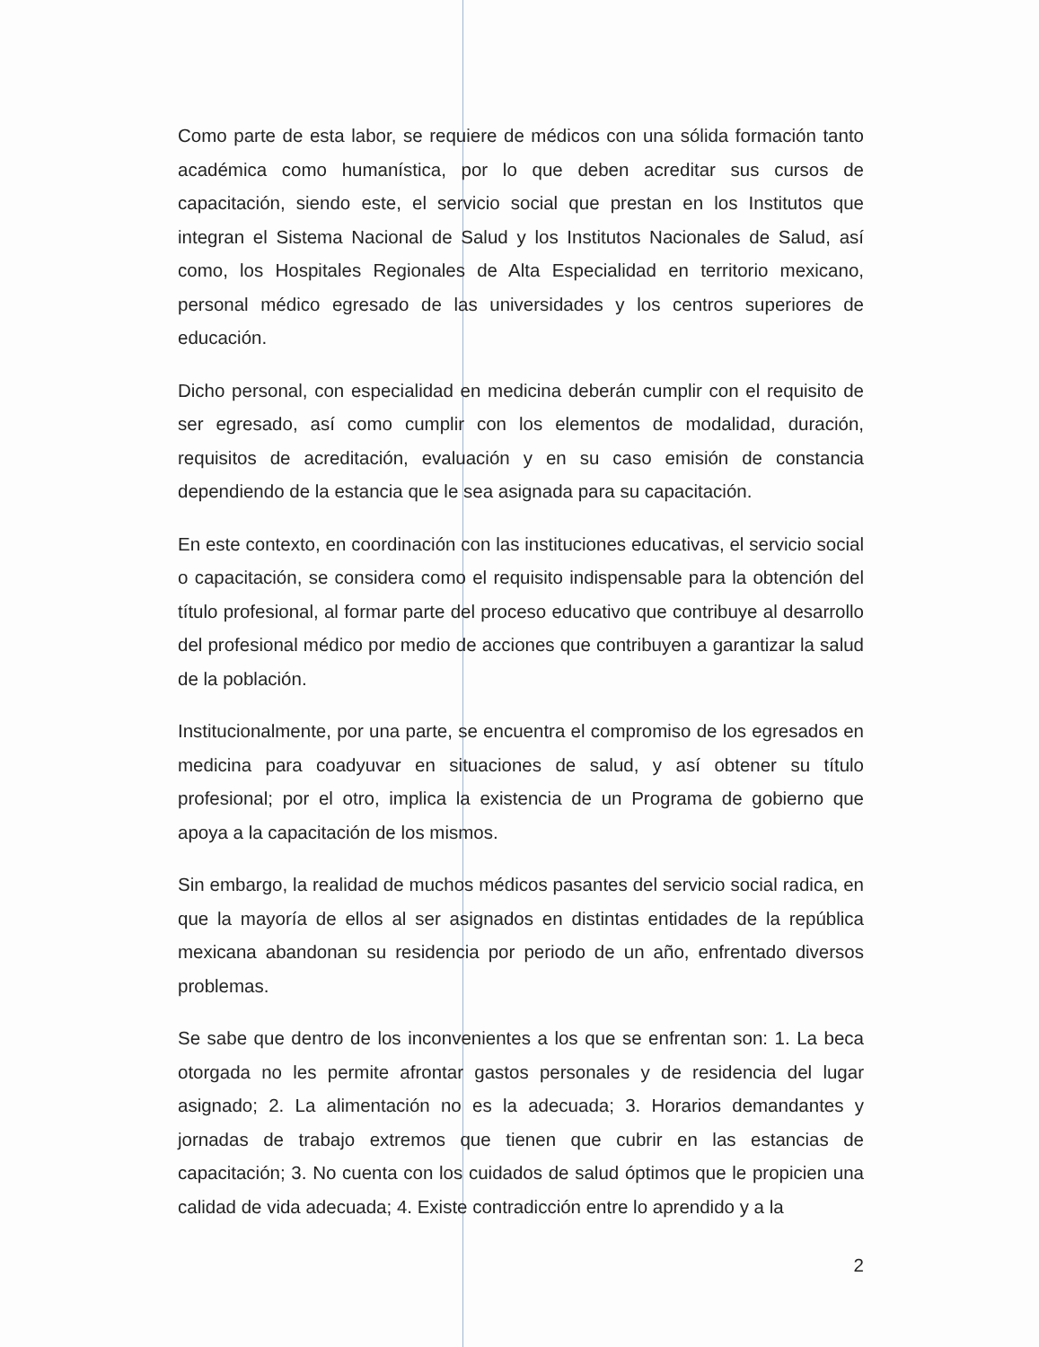Como parte de esta labor, se requiere de médicos con una sólida formación tanto académica como humanística, por lo que deben acreditar sus cursos de capacitación, siendo este, el servicio social que prestan en los Institutos que integran el Sistema Nacional de Salud y los Institutos Nacionales de Salud, así como, los Hospitales Regionales de Alta Especialidad en territorio mexicano, personal médico egresado de las universidades y los centros superiores de educación.
Dicho personal, con especialidad en medicina deberán cumplir con el requisito de ser egresado, así como cumplir con los elementos de modalidad, duración, requisitos de acreditación, evaluación y en su caso emisión de constancia dependiendo de la estancia que le sea asignada para su capacitación.
En este contexto, en coordinación con las instituciones educativas, el servicio social o capacitación, se considera como el requisito indispensable para la obtención del título profesional, al formar parte del proceso educativo que contribuye al desarrollo del profesional médico por medio de acciones que contribuyen a garantizar la salud de la población.
Institucionalmente, por una parte, se encuentra el compromiso de los egresados en medicina para coadyuvar en situaciones de salud, y así obtener su título profesional; por el otro, implica la existencia de un Programa de gobierno que apoya a la capacitación de los mismos.
Sin embargo, la realidad de muchos médicos pasantes del servicio social radica, en que la mayoría de ellos al ser asignados en distintas entidades de la república mexicana abandonan su residencia por periodo de un año, enfrentado diversos problemas.
Se sabe que dentro de los inconvenientes a los que se enfrentan son: 1. La beca otorgada no les permite afrontar gastos personales y de residencia del lugar asignado; 2. La alimentación no es la adecuada; 3. Horarios demandantes y jornadas de trabajo extremos que tienen que cubrir en las estancias de capacitación; 3. No cuenta con los cuidados de salud óptimos que le propicien una calidad de vida adecuada; 4. Existe contradicción entre lo aprendido y a la
2